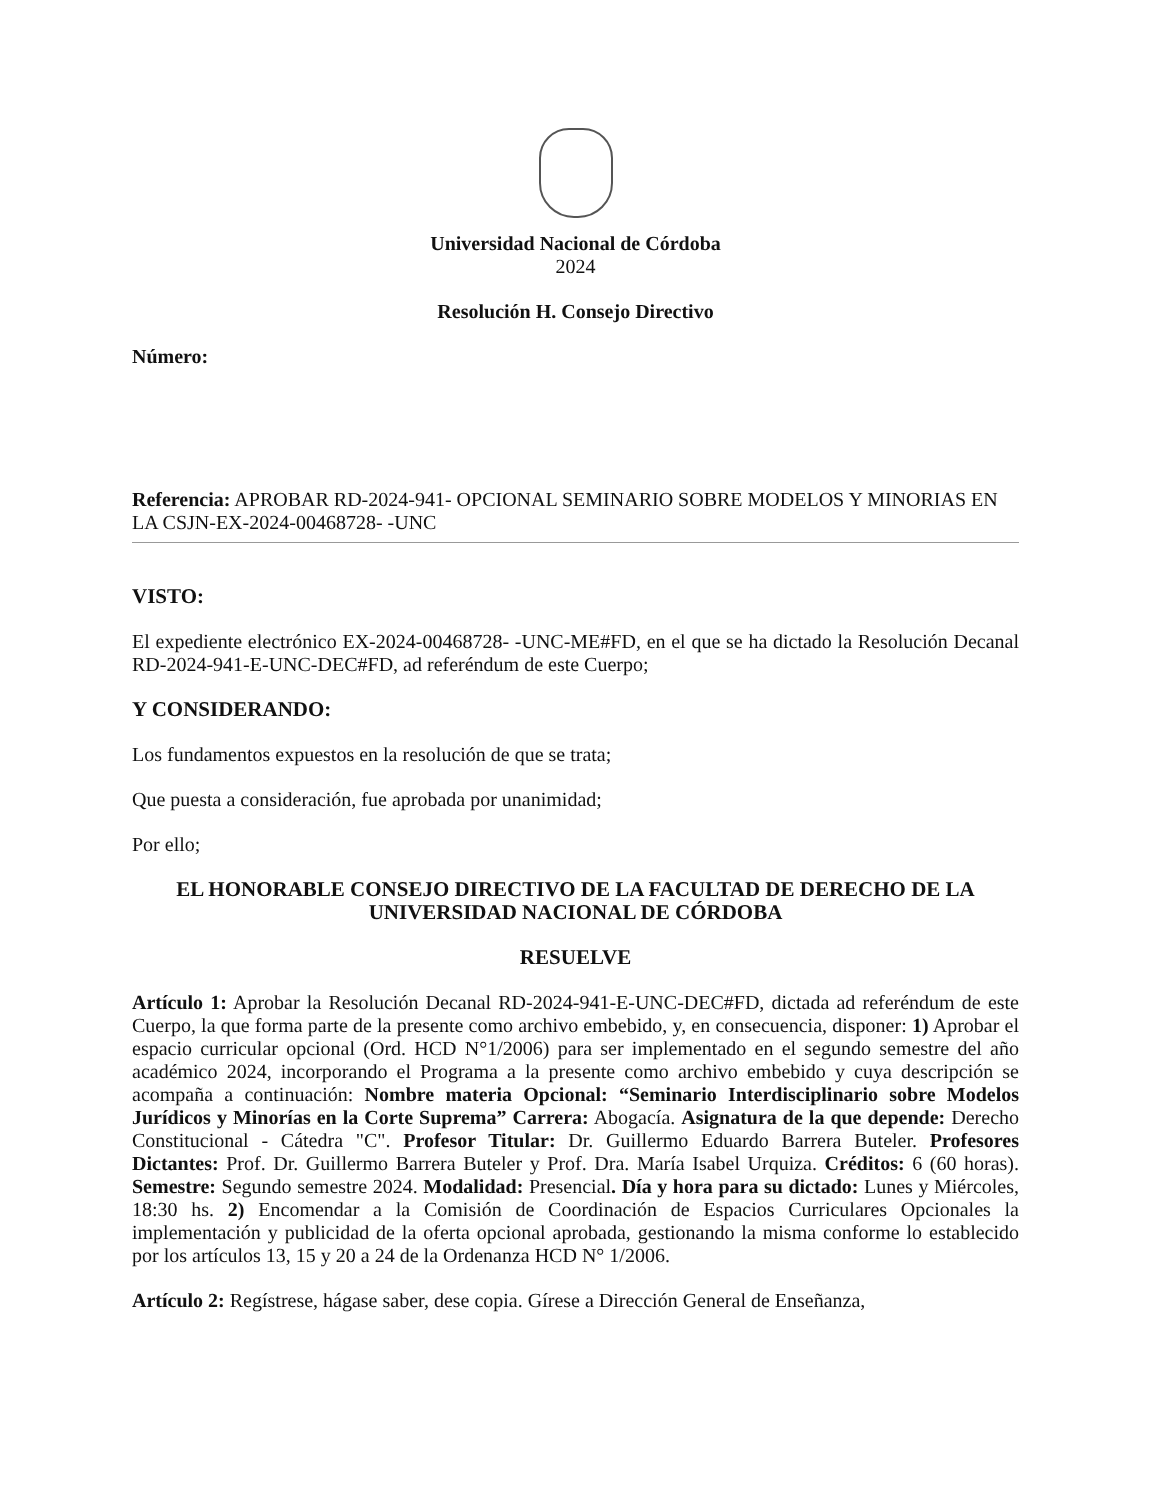Universidad Nacional de Córdoba
2024
Resolución H. Consejo Directivo
Número:
Referencia: APROBAR RD-2024-941- OPCIONAL SEMINARIO SOBRE MODELOS Y MINORIAS EN LA CSJN-EX-2024-00468728- -UNC
VISTO:
El expediente electrónico EX-2024-00468728- -UNC-ME#FD, en el que se ha dictado la Resolución Decanal RD-2024-941-E-UNC-DEC#FD, ad referéndum de este Cuerpo;
Y CONSIDERANDO:
Los fundamentos expuestos en la resolución de que se trata;
Que puesta a consideración, fue aprobada por unanimidad;
Por ello;
EL HONORABLE CONSEJO DIRECTIVO DE LA FACULTAD DE DERECHO DE LA UNIVERSIDAD NACIONAL DE CÓRDOBA
RESUELVE
Artículo 1: Aprobar la Resolución Decanal RD-2024-941-E-UNC-DEC#FD, dictada ad referéndum de este Cuerpo, la que forma parte de la presente como archivo embebido, y, en consecuencia, disponer: 1) Aprobar el espacio curricular opcional (Ord. HCD N°1/2006) para ser implementado en el segundo semestre del año académico 2024, incorporando el Programa a la presente como archivo embebido y cuya descripción se acompaña a continuación: Nombre materia Opcional: “Seminario Interdisciplinario sobre Modelos Jurídicos y Minorías en la Corte Suprema” Carrera: Abogacía. Asignatura de la que depende: Derecho Constitucional - Cátedra "C". Profesor Titular: Dr. Guillermo Eduardo Barrera Buteler. Profesores Dictantes: Prof. Dr. Guillermo Barrera Buteler y Prof. Dra. María Isabel Urquiza. Créditos: 6 (60 horas). Semestre: Segundo semestre 2024. Modalidad: Presencial. Día y hora para su dictado: Lunes y Miércoles, 18:30 hs. 2) Encomendar a la Comisión de Coordinación de Espacios Curriculares Opcionales la implementación y publicidad de la oferta opcional aprobada, gestionando la misma conforme lo establecido por los artículos 13, 15 y 20 a 24 de la Ordenanza HCD N° 1/2006.
Artículo 2: Regístrese, hágase saber, dese copia. Gírese a Dirección General de Enseñanza,